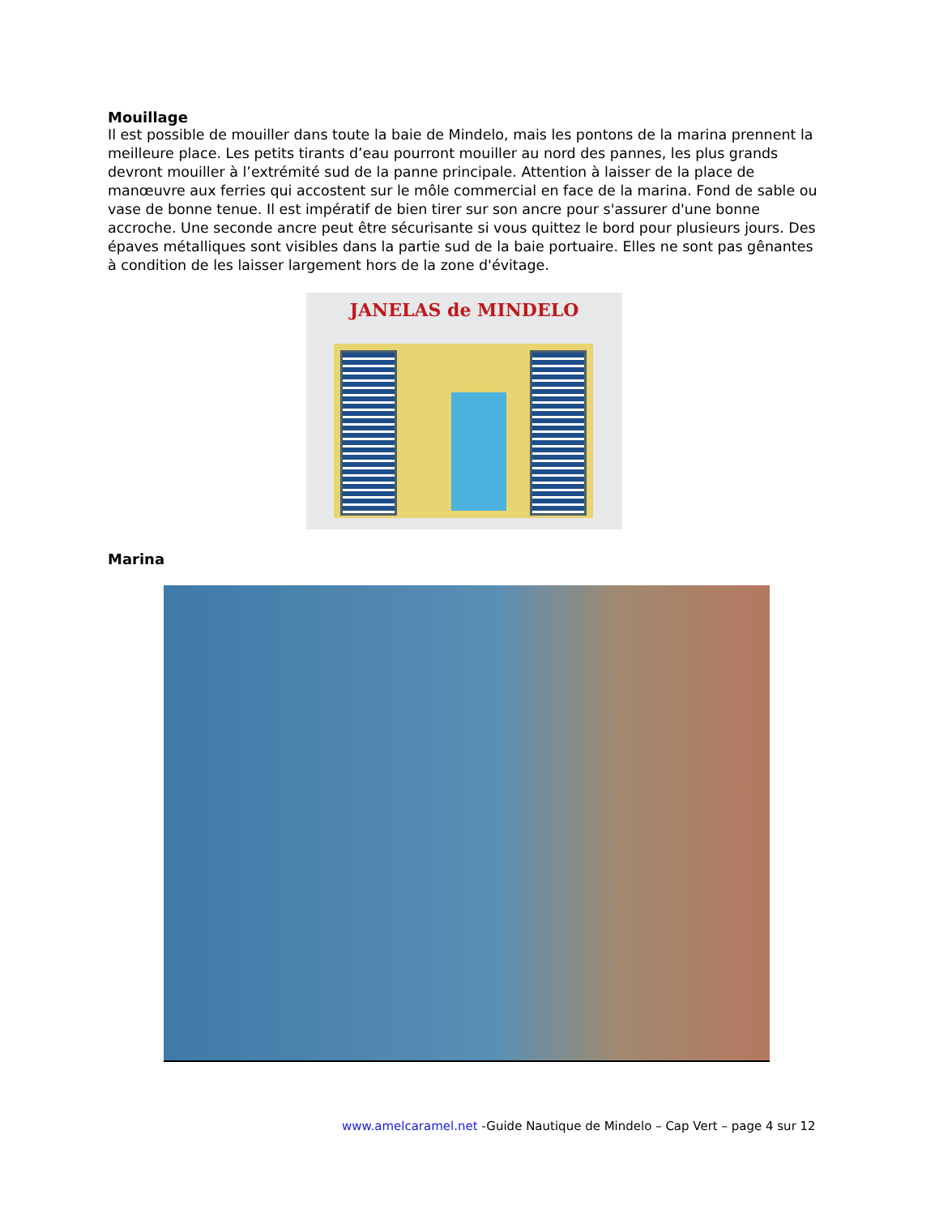Mouillage
Il est possible de mouiller dans toute la baie de Mindelo, mais les pontons de la marina prennent la meilleure place. Les petits tirants d’eau pourront mouiller au nord des pannes, les plus grands devront mouiller à l’extrémité sud de la panne principale. Attention à laisser de la place de manœuvre aux ferries qui accostent sur le môle commercial en face de la marina. Fond de sable ou vase de bonne tenue. Il est impératif de bien tirer sur son ancre pour s'assurer d'une bonne accroche. Une seconde ancre peut être sécurisante si vous quittez le bord pour plusieurs jours. Des épaves métalliques sont visibles dans la partie sud de la baie portuaire. Elles ne sont pas gênantes à condition de les laisser largement hors de la zone d'évitage.
JANELAS de MINDELO
Marina
www.amelcaramel.net -Guide Nautique de Mindelo – Cap Vert – page 4 sur 12